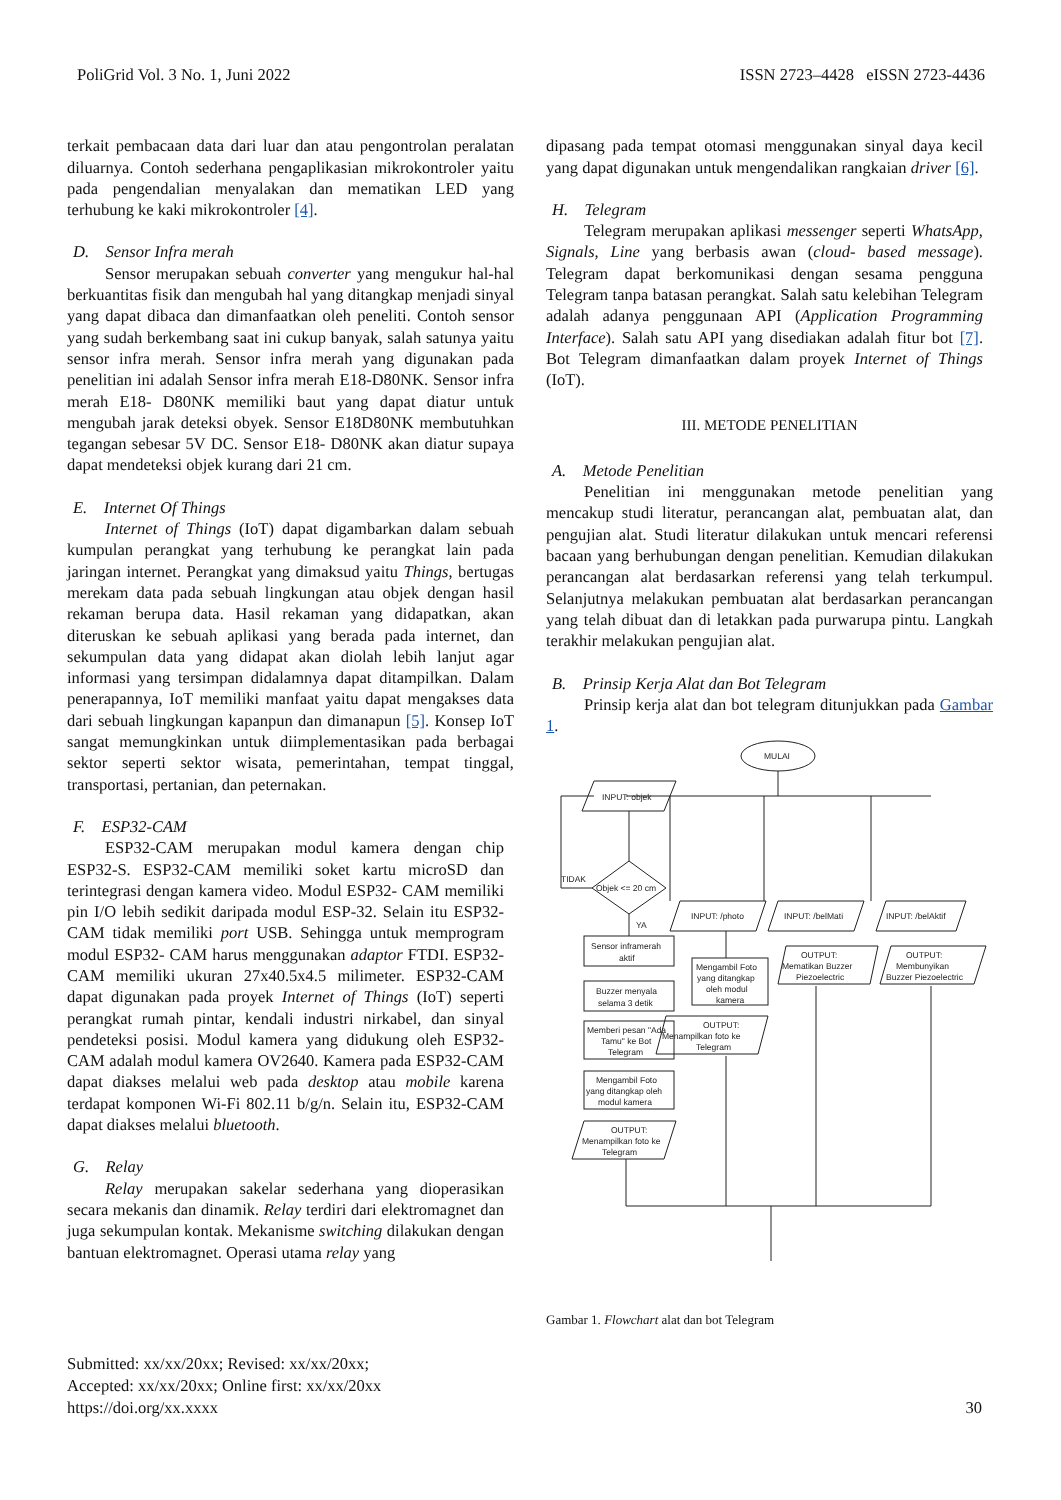PoliGrid Vol. 3 No. 1, Juni 2022 ISSN 2723–4428 eISSN 2723-4436
terkait pembacaan data dari luar dan atau pengontrolan peralatan diluarnya. Contoh sederhana pengaplikasian mikrokontroler yaitu pada pengendalian menyalakan dan mematikan LED yang terhubung ke kaki mikrokontroler [4].
D. Sensor Infra merah
Sensor merupakan sebuah converter yang mengukur hal-hal berkuantitas fisik dan mengubah hal yang ditangkap menjadi sinyal yang dapat dibaca dan dimanfaatkan oleh peneliti. Contoh sensor yang sudah berkembang saat ini cukup banyak, salah satunya yaitu sensor infra merah. Sensor infra merah yang digunakan pada penelitian ini adalah Sensor infra merah E18-D80NK. Sensor infra merah E18- D80NK memiliki baut yang dapat diatur untuk mengubah jarak deteksi obyek. Sensor E18D80NK membutuhkan tegangan sebesar 5V DC. Sensor E18- D80NK akan diatur supaya dapat mendeteksi objek kurang dari 21 cm.
E. Internet Of Things
Internet of Things (IoT) dapat digambarkan dalam sebuah kumpulan perangkat yang terhubung ke perangkat lain pada jaringan internet. Perangkat yang dimaksud yaitu Things, bertugas merekam data pada sebuah lingkungan atau objek dengan hasil rekaman berupa data. Hasil rekaman yang didapatkan, akan diteruskan ke sebuah aplikasi yang berada pada internet, dan sekumpulan data yang didapat akan diolah lebih lanjut agar informasi yang tersimpan didalamnya dapat ditampilkan. Dalam penerapannya, IoT memiliki manfaat yaitu dapat mengakses data dari sebuah lingkungan kapanpun dan dimanapun [5]. Konsep IoT sangat memungkinkan untuk diimplementasikan pada berbagai sektor seperti sektor wisata, pemerintahan, tempat tinggal, transportasi, pertanian, dan peternakan.
F. ESP32-CAM
ESP32-CAM merupakan modul kamera dengan chip ESP32-S. ESP32-CAM memiliki soket kartu microSD dan terintegrasi dengan kamera video. Modul ESP32- CAM memiliki pin I/O lebih sedikit daripada modul ESP-32. Selain itu ESP32-CAM tidak memiliki port USB. Sehingga untuk memprogram modul ESP32- CAM harus menggunakan adaptor FTDI. ESP32- CAM memiliki ukuran 27x40.5x4.5 milimeter. ESP32-CAM dapat digunakan pada proyek Internet of Things (IoT) seperti perangkat rumah pintar, kendali industri nirkabel, dan sinyal pendeteksi posisi. Modul kamera yang didukung oleh ESP32-CAM adalah modul kamera OV2640. Kamera pada ESP32-CAM dapat diakses melalui web pada desktop atau mobile karena terdapat komponen Wi-Fi 802.11 b/g/n. Selain itu, ESP32-CAM dapat diakses melalui bluetooth.
G. Relay
Relay merupakan sakelar sederhana yang dioperasikan secara mekanis dan dinamik. Relay terdiri dari elektromagnet dan juga sekumpulan kontak. Mekanisme switching dilakukan dengan bantuan elektromagnet. Operasi utama relay yang
dipasang pada tempat otomasi menggunakan sinyal daya kecil yang dapat digunakan untuk mengendalikan rangkaian driver [6].
H. Telegram
Telegram merupakan aplikasi messenger seperti WhatsApp, Signals, Line yang berbasis awan (cloud- based message). Telegram dapat berkomunikasi dengan sesama pengguna Telegram tanpa batasan perangkat. Salah satu kelebihan Telegram adalah adanya penggunaan API (Application Programming Interface). Salah satu API yang disediakan adalah fitur bot [7]. Bot Telegram dimanfaatkan dalam proyek Internet of Things (IoT).
III. METODE PENELITIAN
A. Metode Penelitian
Penelitian ini menggunakan metode penelitian yang mencakup studi literatur, perancangan alat, pembuatan alat, dan pengujian alat. Studi literatur dilakukan untuk mencari referensi bacaan yang berhubungan dengan penelitian. Kemudian dilakukan perancangan alat berdasarkan referensi yang telah terkumpul. Selanjutnya melakukan pembuatan alat berdasarkan perancangan yang telah dibuat dan di letakkan pada purwarupa pintu. Langkah terakhir melakukan pengujian alat.
B. Prinsip Kerja Alat dan Bot Telegram
Prinsip kerja alat dan bot telegram ditunjukkan pada Gambar 1.
MULAI
INPUT: objek
Objek <= 20 cm
TIDAK
YA
Sensor inframerah
aktif
Buzzer menyala
selama 3 detik
Memberi pesan "Ada
Tamu" ke Bot
Telegram
Mengambil Foto
yang ditangkap oleh
modul kamera
OUTPUT:
Menampilkan foto ke
Telegram
INPUT: /photo
Mengambil Foto
yang ditangkap
oleh modul
kamera
OUTPUT:
Menampilkan foto ke
Telegram
INPUT: /belMati
OUTPUT:
Mematikan Buzzer
Piezoelectric
INPUT: /belAktif
OUTPUT:
Membunyikan
Buzzer Piezoelectric
Gambar 1. Flowchart alat dan bot Telegram
Submitted: xx/xx/20xx; Revised: xx/xx/20xx;
Accepted: xx/xx/20xx; Online first: xx/xx/20xx
https://doi.org/xx.xxxx
30